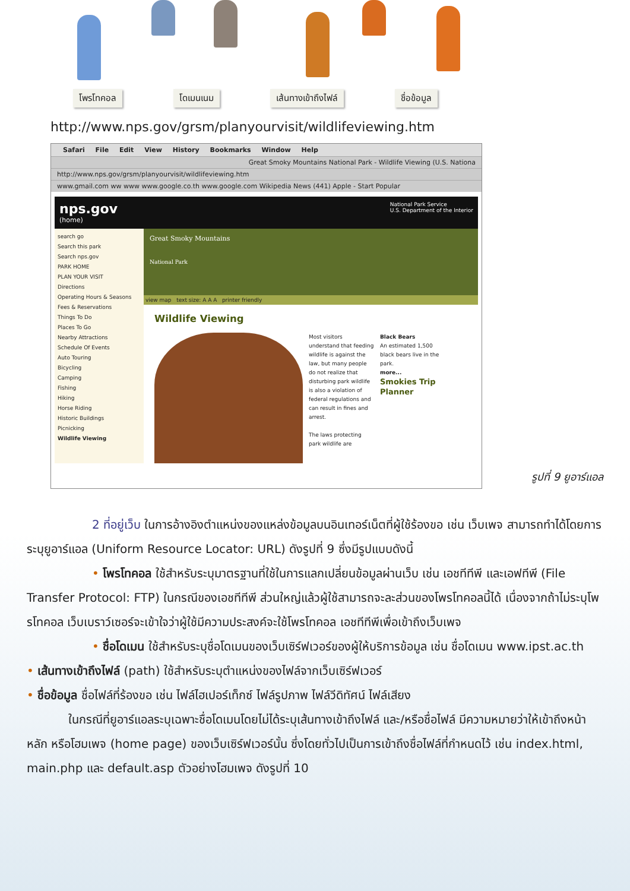โพรโทคอล โดเมนเนม เส้นทางเข้าถึงไฟล์ ชื่อข้อมูล
http://www.nps.gov/grsm/planyourvisit/wildlifeviewing.htm
Safari File Edit View History Bookmarks Window Help
Great Smoky Mountains National Park - Wildlife Viewing (U.S. Nationa
http://www.nps.gov/grsm/planyourvisit/wildlifeviewing.htm
www.gmail.com ww www www.google.co.th www.google.com Wikipedia News (441) Apple - Start Popular
nps.gov
(home)
National Park Service
U.S. Department of the Interior
search go
Search this park
Search nps.gov
PARK HOME
PLAN YOUR VISIT
Directions
Operating Hours & Seasons
Fees & Reservations
Things To Do
Places To Go
Nearby Attractions
Schedule Of Events
Auto Touring
Bicycling
Camping
Fishing
Hiking
Horse Riding
Historic Buildings
Picnicking
Wildlife Viewing
Great Smoky Mountains
National Park
view map text size: A A A printer friendly
Wildlife Viewing
Most visitors understand that feeding wildlife is against the law, but many people do not realize that disturbing park wildlife is also a violation of federal regulations and can result in fines and arrest.
The laws protecting park wildlife are
Black Bears
An estimated 1,500 black bears live in the park.
more...
Smokies Trip Planner
รูปที่ 9 ยูอาร์แอล
2 ที่อยู่เว็บ ในการอ้างอิงตำแหน่งของแหล่งข้อมูลบนอินเทอร์เน็ตที่ผู้ใช้ร้องขอ เช่น เว็บเพจ สามารถทำได้โดยการระบุยูอาร์แอล (Uniform Resource Locator: URL) ดังรูปที่ 9 ซึ่งมีรูปแบบดังนี้
• โพรโทคอล ใช้สำหรับระบุมาตรฐานที่ใช้ในการแลกเปลี่ยนข้อมูลผ่านเว็บ เช่น เอชทีทีพี และเอฟทีพี (File Transfer Protocol: FTP) ในกรณีของเอชทีทีพี ส่วนใหญ่แล้วผู้ใช้สามารถจะละส่วนของโพรโทคอลนี้ได้ เนื่องจากถ้าไม่ระบุโพรโทคอล เว็บเบราว์เซอร์จะเข้าใจว่าผู้ใช้มีความประสงค์จะใช้โพรโทคอล เอชทีทีพีเพื่อเข้าถึงเว็บเพจ
• ชื่อโดเมน ใช้สำหรับระบุชื่อโดเมนของเว็บเซิร์ฟเวอร์ของผู้ให้บริการข้อมูล เช่น ชื่อโดเมน www.ipst.ac.th
• เส้นทางเข้าถึงไฟล์ (path) ใช้สำหรับระบุตำแหน่งของไฟล์จากเว็บเซิร์ฟเวอร์
• ชื่อข้อมูล ชื่อไฟล์ที่ร้องขอ เช่น ไฟล์ไฮเปอร์เท็กซ์ ไฟล์รูปภาพ ไฟล์วีดิทัศน์ ไฟล์เสียง
ในกรณีที่ยูอาร์แอลระบุเฉพาะชื่อโดเมนโดยไม่ได้ระบุเส้นทางเข้าถึงไฟล์ และ/หรือชื่อไฟล์ มีความหมายว่าให้เข้าถึงหน้าหลัก หรือโฮมเพจ (home page) ของเว็บเซิร์ฟเวอร์นั้น ซึ่งโดยทั่วไปเป็นการเข้าถึงชื่อไฟล์ที่กำหนดไว้ เช่น index.html, main.php และ default.asp ตัวอย่างโฮมเพจ ดังรูปที่ 10